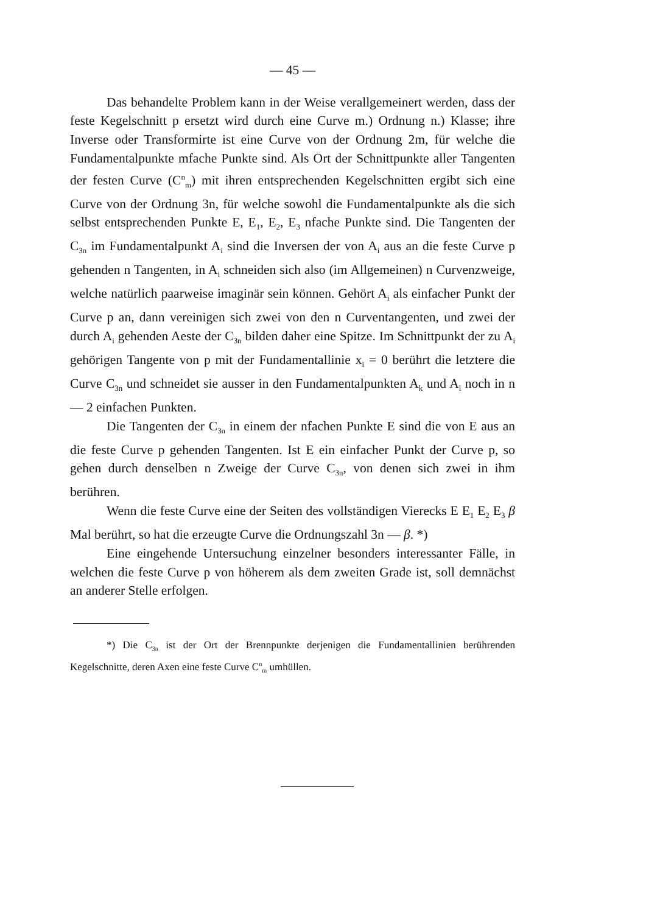— 45 —
Das behandelte Problem kann in der Weise verallgemeinert werden, dass der feste Kegelschnitt p ersetzt wird durch eine Curve m.) Ordnung n.) Klasse; ihre Inverse oder Transformirte ist eine Curve von der Ordnung 2m, für welche die Fundamentalpunkte mfache Punkte sind. Als Ort der Schnittpunkte aller Tangenten der festen Curve (C<sup>n</sup><sub>m</sub>) mit ihren entsprechenden Kegelschnitten ergibt sich eine Curve von der Ordnung 3n, für welche sowohl die Fundamentalpunkte als die sich selbst entsprechenden Punkte E, E<sub>1</sub>, E<sub>2</sub>, E<sub>3</sub> nfache Punkte sind. Die Tangenten der C<sub>3n</sub> im Fundamentalpunkt A<sub>i</sub> sind die Inversen der von A<sub>i</sub> aus an die feste Curve p gehenden n Tangenten, in A<sub>i</sub> schneiden sich also (im Allgemeinen) n Curvenzweige, welche natürlich paarweise imaginär sein können. Gehört A<sub>i</sub> als einfacher Punkt der Curve p an, dann vereinigen sich zwei von den n Curventangenten, und zwei der durch A<sub>i</sub> gehenden Aeste der C<sub>3n</sub> bilden daher eine Spitze. Im Schnittpunkt der zu A<sub>i</sub> gehörigen Tangente von p mit der Fundamentallinie x<sub>i</sub> = 0 berührt die letztere die Curve C<sub>3n</sub> und schneidet sie ausser in den Fundamentalpunkten A<sub>k</sub> und A<sub>l</sub> noch in n — 2 einfachen Punkten.
Die Tangenten der C<sub>3n</sub> in einem der nfachen Punkte E sind die von E aus an die feste Curve p gehenden Tangenten. Ist E ein einfacher Punkt der Curve p, so gehen durch denselben n Zweige der Curve C<sub>3n</sub>, von denen sich zwei in ihm berühren.
Wenn die feste Curve eine der Seiten des vollständigen Vierecks E E<sub>1</sub> E<sub>2</sub> E<sub>3</sub> β Mal berührt, so hat die erzeugte Curve die Ordnungszahl 3n — β. *)
Eine eingehende Untersuchung einzelner besonders interessanter Fälle, in welchen die feste Curve p von höherem als dem zweiten Grade ist, soll demnächst an anderer Stelle erfolgen.
*) Die C<sub>3n</sub> ist der Ort der Brennpunkte derjenigen die Fundamentallinien berührenden Kegelschnitte, deren Axen eine feste Curve C<sup>n</sup><sub>m</sub> umhüllen.